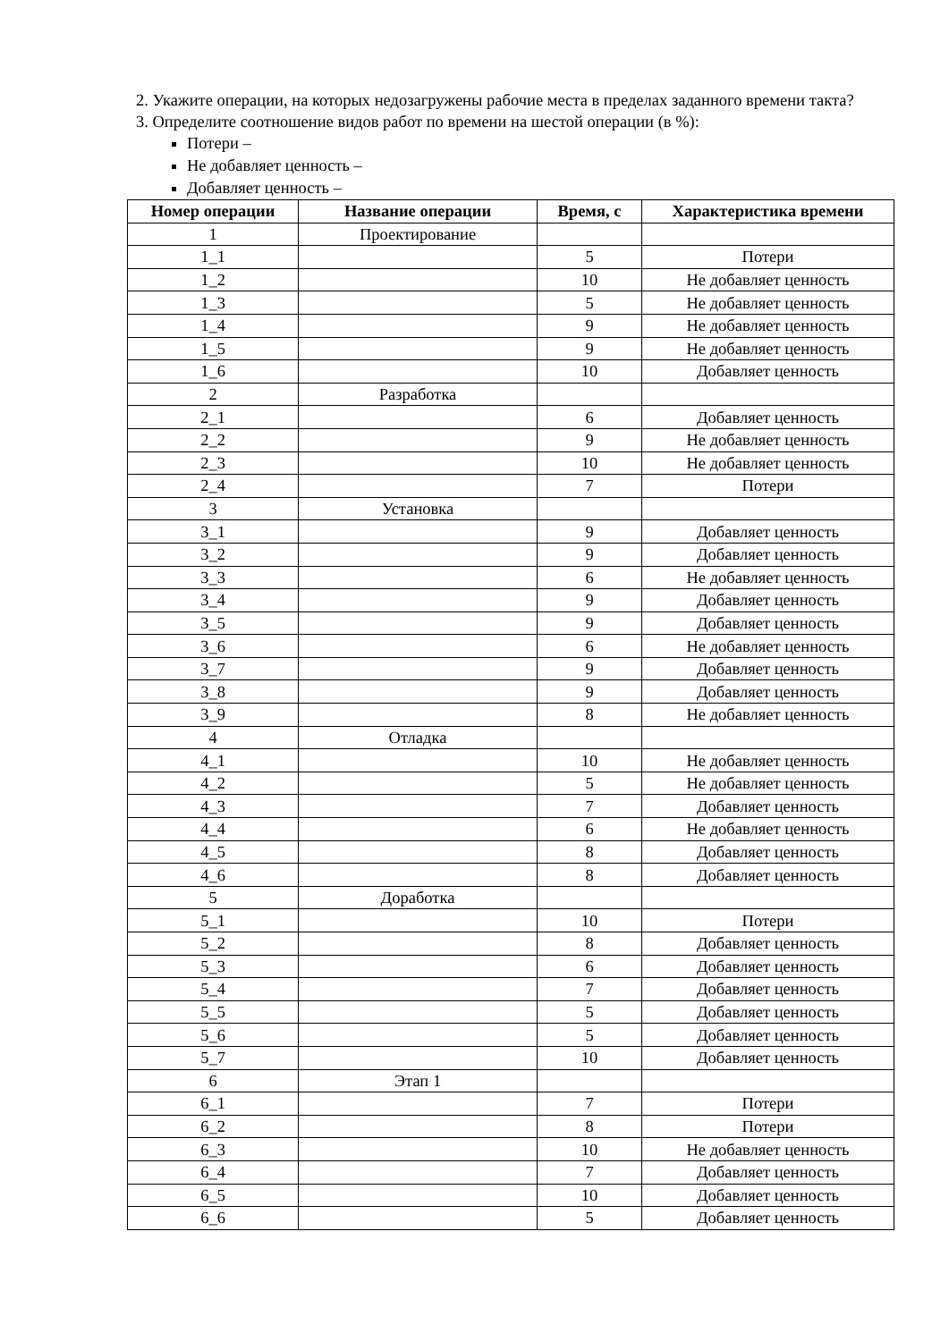2. Укажите операции, на которых недозагружены рабочие места в пределах заданного времени такта?
3. Определите соотношение видов работ по времени на шестой операции (в %):
Потери –
Не добавляет ценность –
Добавляет ценность –
| Номер операции | Название операции | Время, с | Характеристика времени |
| --- | --- | --- | --- |
| 1 | Проектирование | | |
| 1_1 | | 5 | Потери |
| 1_2 | | 10 | Не добавляет ценность |
| 1_3 | | 5 | Не добавляет ценность |
| 1_4 | | 9 | Не добавляет ценность |
| 1_5 | | 9 | Не добавляет ценность |
| 1_6 | | 10 | Добавляет ценность |
| 2 | Разработка | | |
| 2_1 | | 6 | Добавляет ценность |
| 2_2 | | 9 | Не добавляет ценность |
| 2_3 | | 10 | Не добавляет ценность |
| 2_4 | | 7 | Потери |
| 3 | Установка | | |
| 3_1 | | 9 | Добавляет ценность |
| 3_2 | | 9 | Добавляет ценность |
| 3_3 | | 6 | Не добавляет ценность |
| 3_4 | | 9 | Добавляет ценность |
| 3_5 | | 9 | Добавляет ценность |
| 3_6 | | 6 | Не добавляет ценность |
| 3_7 | | 9 | Добавляет ценность |
| 3_8 | | 9 | Добавляет ценность |
| 3_9 | | 8 | Не добавляет ценность |
| 4 | Отладка | | |
| 4_1 | | 10 | Не добавляет ценность |
| 4_2 | | 5 | Не добавляет ценность |
| 4_3 | | 7 | Добавляет ценность |
| 4_4 | | 6 | Не добавляет ценность |
| 4_5 | | 8 | Добавляет ценность |
| 4_6 | | 8 | Добавляет ценность |
| 5 | Доработка | | |
| 5_1 | | 10 | Потери |
| 5_2 | | 8 | Добавляет ценность |
| 5_3 | | 6 | Добавляет ценность |
| 5_4 | | 7 | Добавляет ценность |
| 5_5 | | 5 | Добавляет ценность |
| 5_6 | | 5 | Добавляет ценность |
| 5_7 | | 10 | Добавляет ценность |
| 6 | Этап 1 | | |
| 6_1 | | 7 | Потери |
| 6_2 | | 8 | Потери |
| 6_3 | | 10 | Не добавляет ценность |
| 6_4 | | 7 | Добавляет ценность |
| 6_5 | | 10 | Добавляет ценность |
| 6_6 | | 5 | Добавляет ценность |